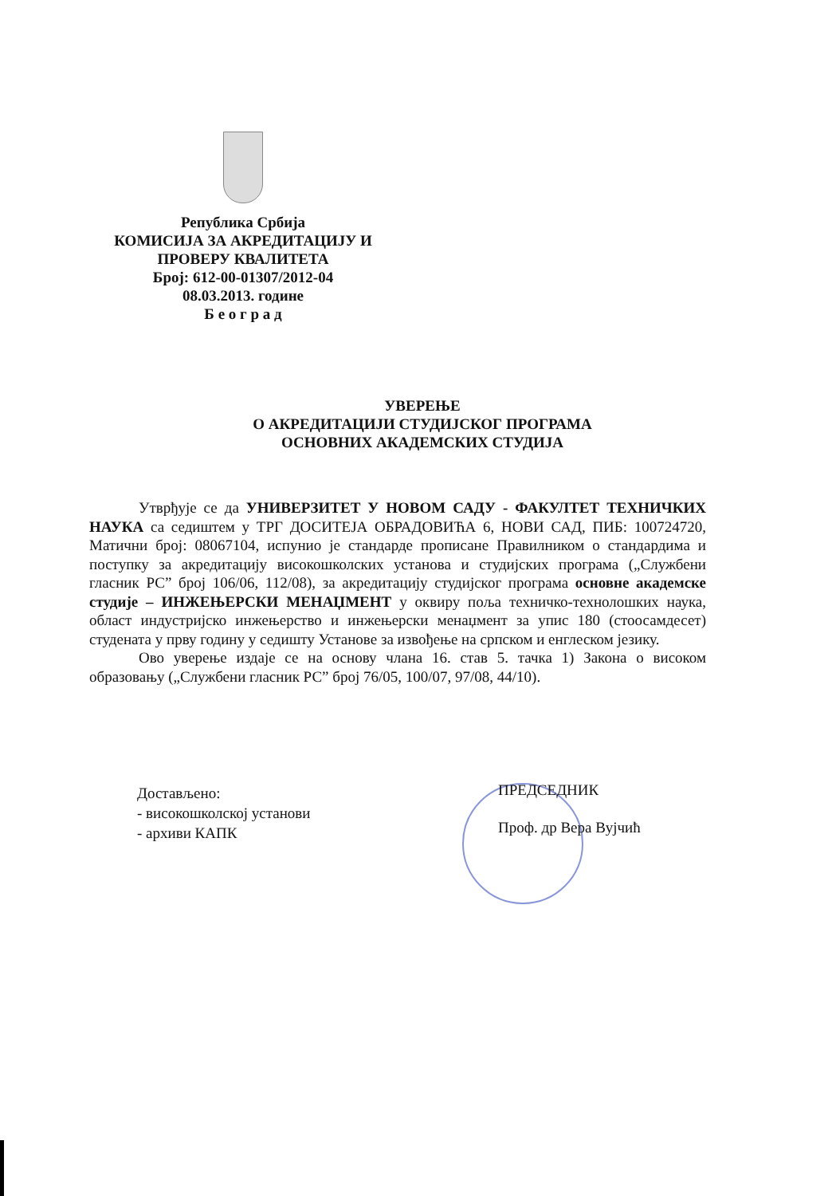Република Србија
КОМИСИЈА ЗА АКРЕДИТАЦИЈУ И
ПРОВЕРУ КВАЛИТЕТА
Број: 612-00-01307/2012-04
08.03.2013. године
Б е о г р а д
УВЕРЕЊЕ
О АКРЕДИТАЦИЈИ СТУДИЈСКОГ ПРОГРАМА
ОСНОВНИХ АКАДЕМСКИХ СТУДИЈА
Утврђује се да УНИВЕРЗИТЕТ У НОВОМ САДУ - ФАКУЛТЕТ ТЕХНИЧКИХ НАУКА са седиштем у ТРГ ДОСИТЕЈА ОБРАДОВИЋА 6, НОВИ САД, ПИБ: 100724720, Матични број: 08067104, испунио је стандарде прописане Правилником о стандардима и поступку за акредитацију високошколских установа и студијских програма („Службени гласник РС” број 106/06, 112/08), за акредитацију студијског програма основне академске студије – ИНЖЕЊЕРСКИ МЕНАЏМЕНТ у оквиру поља техничко-технолошких наука, област индустријско инжењерство и инжењерски менаџмент за упис 180 (стоосамдесет) студената у прву годину у седишту Установе за извођење на српском и енглеском језику.
Ово уверење издаје се на основу члана 16. став 5. тачка 1) Закона о високом образовању („Службени гласник РС” број 76/05, 100/07, 97/08, 44/10).
Достављено:
- високошколској установи
- архиви КАПК
ПРЕДСЕДНИК
Проф. др Вера Вујчић